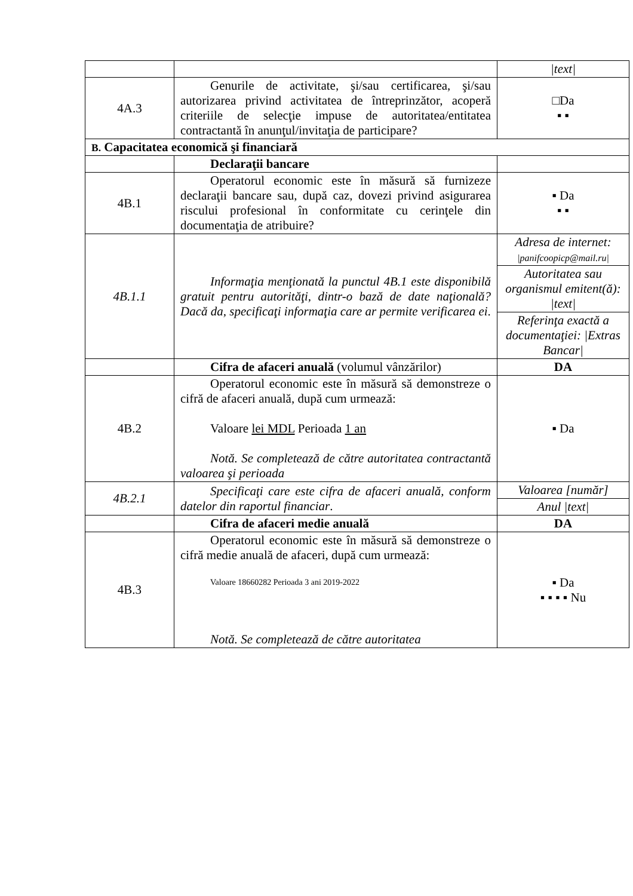| | | /text/ |
| 4A.3 | Genurile de activitate, şi/sau certificarea, şi/sau autorizarea privind activitatea de întreprinzător, acoperă criteriile de selecţie impuse de autoritatea/entitatea contractantă în anunţul/invitaţia de participare? | □Da ▪ ▪ |
| B. Capacitatea economică şi financiară | | |
| | Declaraţii bancare | |
| 4B.1 | Operatorul economic este în măsură să furnizeze declaraţii bancare sau, după caz, dovezi privind asigurarea riscului profesional în conformitate cu cerinţele din documentaţia de atribuire? | ▪ Da ▪ ▪ |
| 4B.1.1 | Informaţia menţionată la punctul 4B.1 este disponibilă gratuit pentru autorităţi, dintr-o bază de date naţională? Dacă da, specificaţi informaţia care ar permite verificarea ei . | Adresa de internet: /panifcoopicp@mail.ru/ |
| | | Autoritatea sau organismul emitent(ă): /text/ |
| | | Referinţa exactă a documentaţiei: /Extras Bancar/ |
| | Cifra de afaceri anuală (volumul vânzărilor) | DA |
| 4B.2 | Operatorul economic este în măsură să demonstreze o cifră de afaceri anuală, după cum urmează: Valoare lei MDL Perioada 1 an Notă. Se completează de către autoritatea contractantă valoarea şi perioada | ▪ Da |
| 4B.2.1 | Specificaţi care este cifra de afaceri anuală, conform datelor din raportul financiar . | Valoarea [număr] |
| | | Anul /text/ |
| | Cifra de afaceri medie anuală | DA |
| 4B.3 | Operatorul economic este în măsură să demonstreze o cifră medie anuală de afaceri, după cum urmează: Valoare 18660282 Perioada 3 ani 2019-2022 Notă. Se completează de către autoritatea | ▪ Da ▪ ▪ ▪ ▪ Nu |